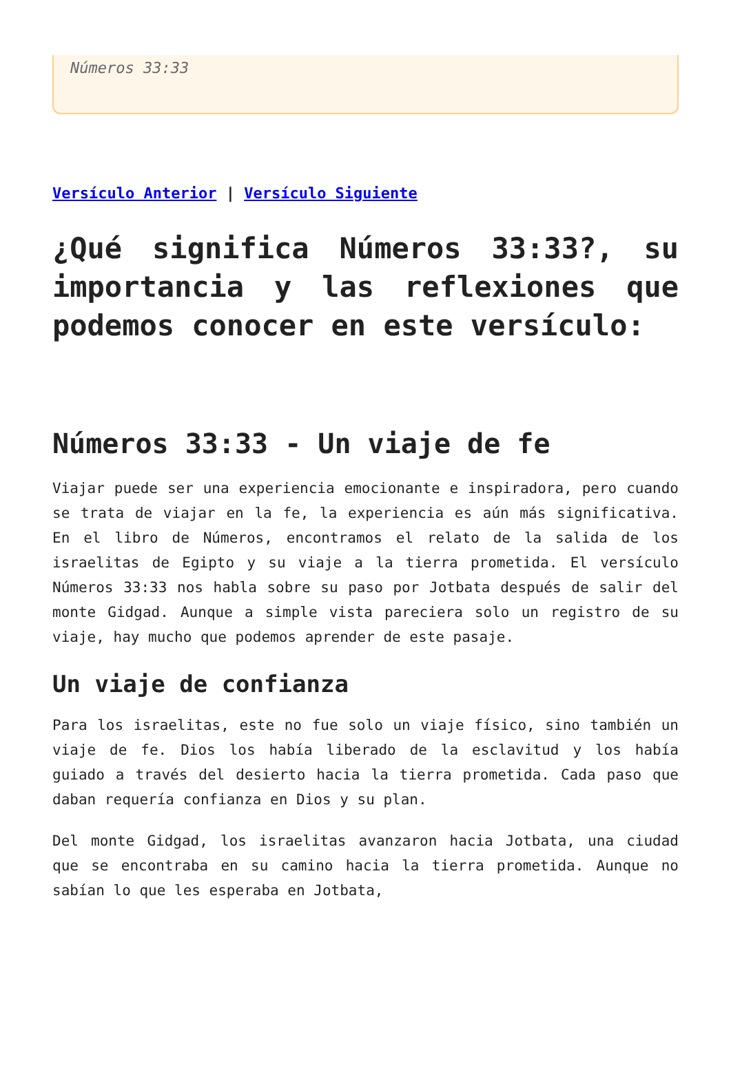Números 33:33
Versículo Anterior | Versículo Siguiente
¿Qué significa Números 33:33?, su importancia y las reflexiones que podemos conocer en este versículo:
Números 33:33 - Un viaje de fe
Viajar puede ser una experiencia emocionante e inspiradora, pero cuando se trata de viajar en la fe, la experiencia es aún más significativa. En el libro de Números, encontramos el relato de la salida de los israelitas de Egipto y su viaje a la tierra prometida. El versículo Números 33:33 nos habla sobre su paso por Jotbata después de salir del monte Gidgad. Aunque a simple vista pareciera solo un registro de su viaje, hay mucho que podemos aprender de este pasaje.
Un viaje de confianza
Para los israelitas, este no fue solo un viaje físico, sino también un viaje de fe. Dios los había liberado de la esclavitud y los había guiado a través del desierto hacia la tierra prometida. Cada paso que daban requería confianza en Dios y su plan.
Del monte Gidgad, los israelitas avanzaron hacia Jotbata, una ciudad que se encontraba en su camino hacia la tierra prometida. Aunque no sabían lo que les esperaba en Jotbata,